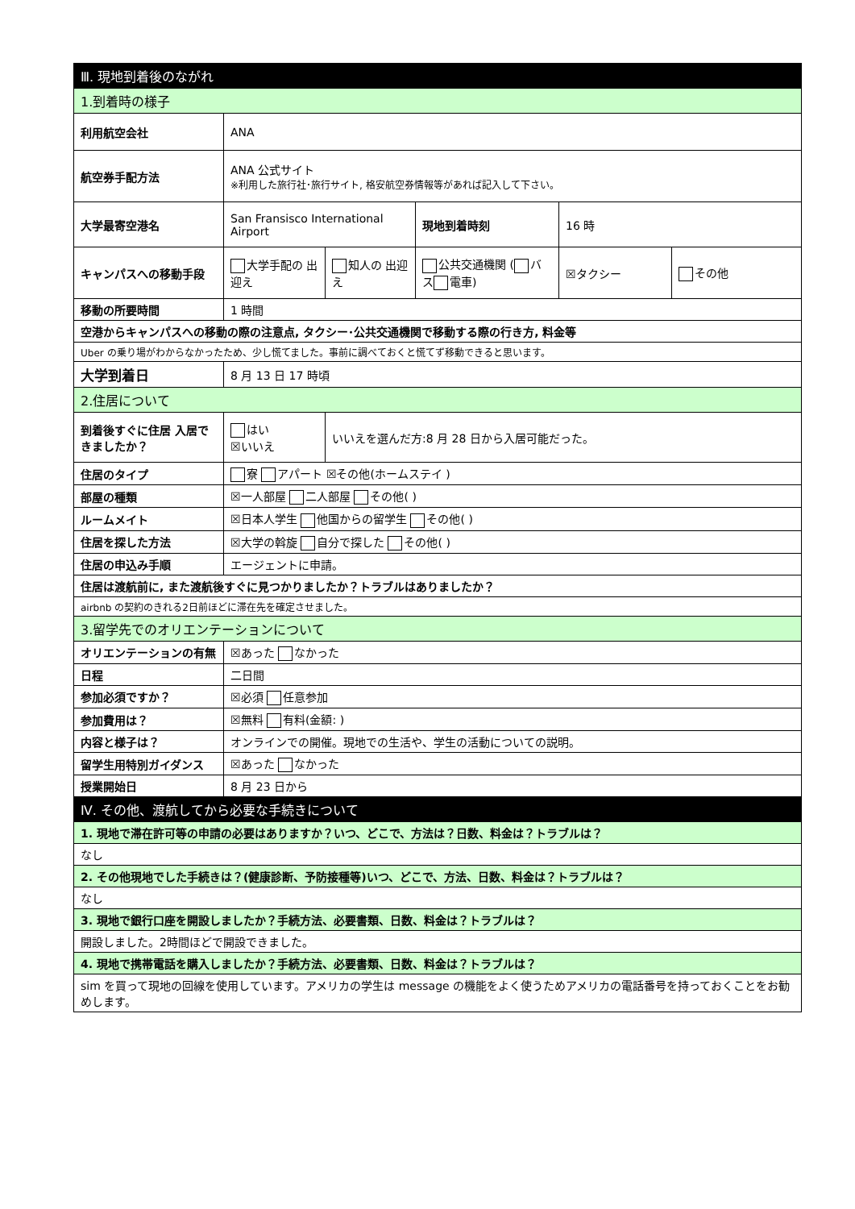| Ⅲ. 現地到着後のながれ | | | | | |
| --- | --- | --- | --- | --- | --- |
| 1.到着時の様子 | | | | | |
| 利用航空会社 | ANA | | | | |
| 航空券手配方法 | ANA 公式サイト ※利用した旅行社･旅行サイト, 格安航空券情報等があれば記入して下さい。 | | | | |
| 大学最寄空港名 | San Fransisco International Airport | | 現地到着時刻 | 16 時 | |
| キャンパスへの移動手段 | 大学手配の 出迎え | 知人の 出迎え | 公共交通機関 ( バス 電車) | ☒タクシー | その他 |
| 移動の所要時間 | 1 時間 | | | | |
| 空港からキャンパスへの移動の際の注意点, タクシー･公共交通機関で移動する際の行き方, 料金等 | | | | | |
| Uber の乗り場がわからなかったため、少し慌てました。事前に調べておくと慌てず移動できると思います。 | | | | | |
| 大学到着日 | 8 月 13 日 17 時頃 | | | | |
| 2.住居について | | | | | |
| 到着後すぐに住居 入居できましたか？ | はい ☒いいえ | いいえを選んだ方:8 月 28 日から入居可能だった。 | | | |
| 住居のタイプ | 寮 アパート ☒その他(ホームステイ ) | | | | |
| 部屋の種類 | ☒一人部屋 二人部屋 その他( ) | | | | |
| ルームメイト | ☒日本人学生 他国からの留学生 その他( ) | | | | |
| 住居を探した方法 | ☒大学の斡旋 自分で探した その他( ) | | | | |
| 住居の申込み手順 | エージェントに申請。 | | | | |
| 住居は渡航前に, また渡航後すぐに見つかりましたか？トラブルはありましたか？ | | | | | |
| airbnb の契約のきれる2日前ほどに滞在先を確定させました。 | | | | | |
| 3.留学先でのオリエンテーションについて | | | | | |
| オリエンテーションの有無 | ☒あった なかった | | | | |
| 日程 | 二日間 | | | | |
| 参加必須ですか？ | ☒必須 任意参加 | | | | |
| 参加費用は？ | ☒無料 有料(金額: ) | | | | |
| 内容と様子は？ | オンラインでの開催。現地での生活や、学生の活動についての説明。 | | | | |
| 留学生用特別ガイダンス | ☒あった なかった | | | | |
| 授業開始日 | 8 月 23 日から | | | | |
| Ⅳ. その他、渡航してから必要な手続きについて | | | | | |
| 1. 現地で滞在許可等の申請の必要はありますか？いつ、どこで、方法は？日数、料金は？トラブルは？ | | | | | |
| なし | | | | | |
| 2. その他現地でした手続きは？(健康診断、予防接種等)いつ、どこで、方法、日数、料金は？トラブルは？ | | | | | |
| なし | | | | | |
| 3. 現地で銀行口座を開設しましたか？手続方法、必要書類、日数、料金は？トラブルは？ | | | | | |
| 開設しました。2時間ほどで開設できました。 | | | | | |
| 4. 現地で携帯電話を購入しましたか？手続方法、必要書類、日数、料金は？トラブルは？ | | | | | |
| sim を買って現地の回線を使用しています。アメリカの学生は message の機能をよく使うためアメリカの電話番号を持っておくことをお勧めします。 | | | | | |